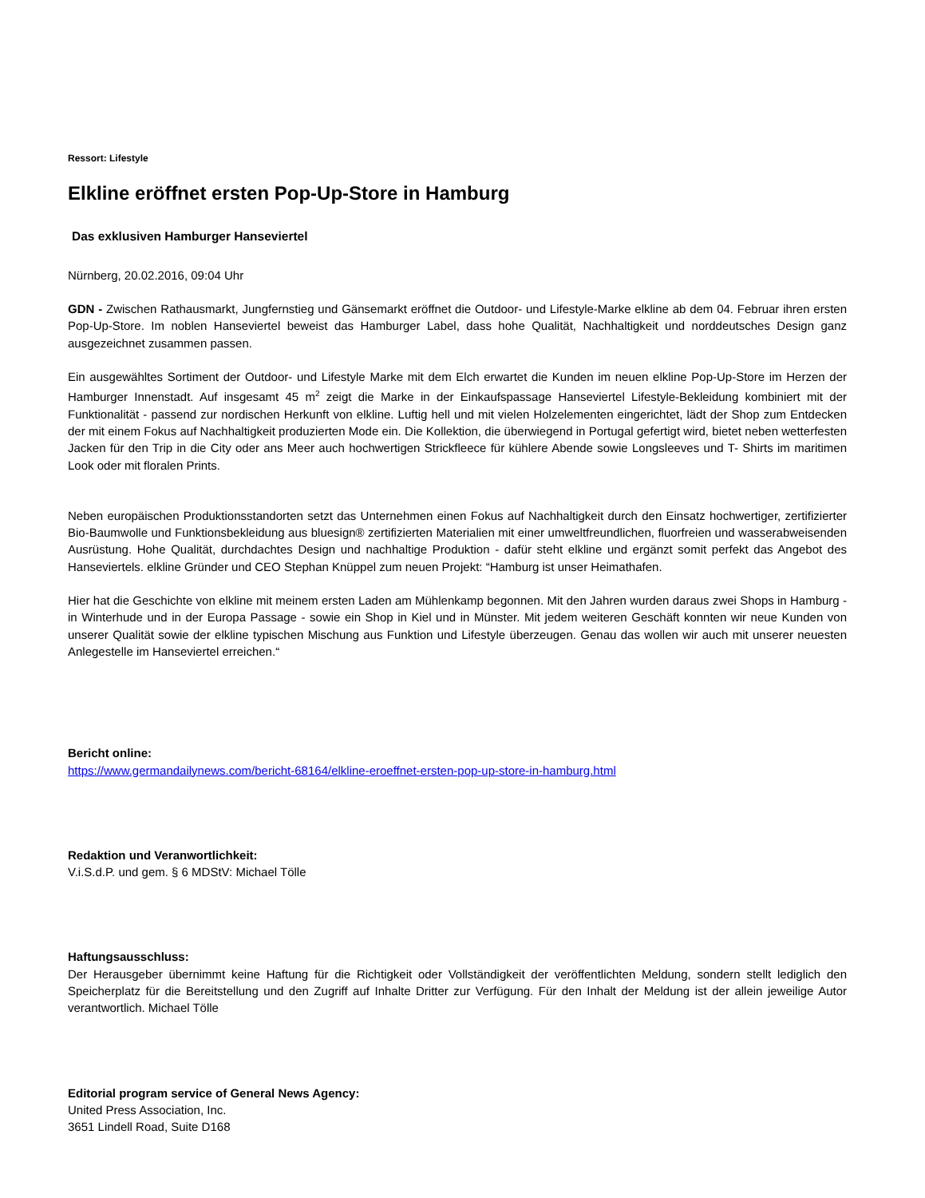Ressort: Lifestyle
Elkline eröffnet ersten Pop-Up-Store in Hamburg
Das exklusiven Hamburger Hanseviertel
Nürnberg, 20.02.2016, 09:04 Uhr
GDN - Zwischen Rathausmarkt, Jungfernstieg und Gänsemarkt eröffnet die Outdoor- und Lifestyle-Marke elkline ab dem 04. Februar ihren ersten Pop-Up-Store. Im noblen Hanseviertel beweist das Hamburger Label, dass hohe Qualität, Nachhaltigkeit und norddeutsches Design ganz ausgezeichnet zusammen passen.
Ein ausgewähltes Sortiment der Outdoor- und Lifestyle Marke mit dem Elch erwartet die Kunden im neuen elkline Pop-Up-Store im Herzen der Hamburger Innenstadt. Auf insgesamt 45 m<sup>2</sup> zeigt die Marke in der Einkaufspassage Hanseviertel Lifestyle-Bekleidung kombiniert mit der Funktionalität - passend zur nordischen Herkunft von elkline. Luftig hell und mit vielen Holzelementen eingerichtet, lädt der Shop zum Entdecken der mit einem Fokus auf Nachhaltigkeit produzierten Mode ein. Die Kollektion, die überwiegend in Portugal gefertigt wird, bietet neben wetterfesten Jacken für den Trip in die City oder ans Meer auch hochwertigen Strickfleece für kühlere Abende sowie Longsleeves und T- Shirts im maritimen Look oder mit floralen Prints.
Neben europäischen Produktionsstandorten setzt das Unternehmen einen Fokus auf Nachhaltigkeit durch den Einsatz hochwertiger, zertifizierter Bio-Baumwolle und Funktionsbekleidung aus bluesign® zertifizierten Materialien mit einer umweltfreundlichen, fluorfreien und wasserabweisenden Ausrüstung. Hohe Qualität, durchdachtes Design und nachhaltige Produktion - dafür steht elkline und ergänzt somit perfekt das Angebot des Hanseviertels. elkline Gründer und CEO Stephan Knüppel zum neuen Projekt: “Hamburg ist unser Heimathafen.
Hier hat die Geschichte von elkline mit meinem ersten Laden am Mühlenkamp begonnen. Mit den Jahren wurden daraus zwei Shops in Hamburg - in Winterhude und in der Europa Passage - sowie ein Shop in Kiel und in Münster. Mit jedem weiteren Geschäft konnten wir neue Kunden von unserer Qualität sowie der elkline typischen Mischung aus Funktion und Lifestyle überzeugen. Genau das wollen wir auch mit unserer neuesten Anlegestelle im Hanseviertel erreichen.“
Bericht online:
https://www.germandailynews.com/bericht-68164/elkline-eroeffnet-ersten-pop-up-store-in-hamburg.html
Redaktion und Veranwortlichkeit:
V.i.S.d.P. und gem. § 6 MDStV: Michael Tölle
Haftungsausschluss:
Der Herausgeber übernimmt keine Haftung für die Richtigkeit oder Vollständigkeit der veröffentlichten Meldung, sondern stellt lediglich den Speicherplatz für die Bereitstellung und den Zugriff auf Inhalte Dritter zur Verfügung. Für den Inhalt der Meldung ist der allein jeweilige Autor verantwortlich. Michael Tölle
Editorial program service of General News Agency:
United Press Association, Inc.
3651 Lindell Road, Suite D168